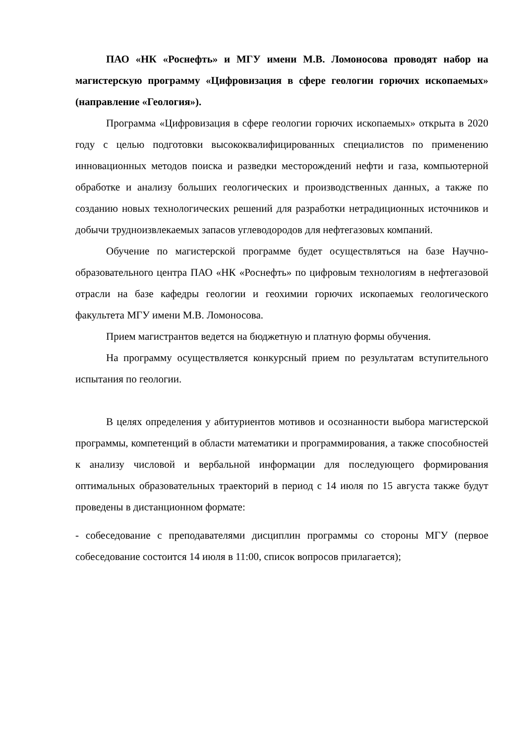ПАО «НК «Роснефть» и МГУ имени М.В. Ломоносова проводят набор на магистерскую программу «Цифровизация в сфере геологии горючих ископаемых» (направление «Геология»).
Программа «Цифровизация в сфере геологии горючих ископаемых» открыта в 2020 году с целью подготовки высококвалифицированных специалистов по применению инновационных методов поиска и разведки месторождений нефти и газа, компьютерной обработке и анализу больших геологических и производственных данных, а также по созданию новых технологических решений для разработки нетрадиционных источников и добычи трудноизвлекаемых запасов углеводородов для нефтегазовых компаний.
Обучение по магистерской программе будет осуществляться на базе Научно-образовательного центра ПАО «НК «Роснефть» по цифровым технологиям в нефтегазовой отрасли на базе кафедры геологии и геохимии горючих ископаемых геологического факультета МГУ имени М.В. Ломоносова.
Прием магистрантов ведется на бюджетную и платную формы обучения.
На программу осуществляется конкурсный прием по результатам вступительного испытания по геологии.
В целях определения у абитуриентов мотивов и осознанности выбора магистерской программы, компетенций в области математики и программирования, а также способностей к анализу числовой и вербальной информации для последующего формирования оптимальных образовательных траекторий в период с 14 июля по 15 августа также будут проведены в дистанционном формате:
- собеседование с преподавателями дисциплин программы со стороны МГУ (первое собеседование состоится 14 июля в 11:00, список вопросов прилагается);